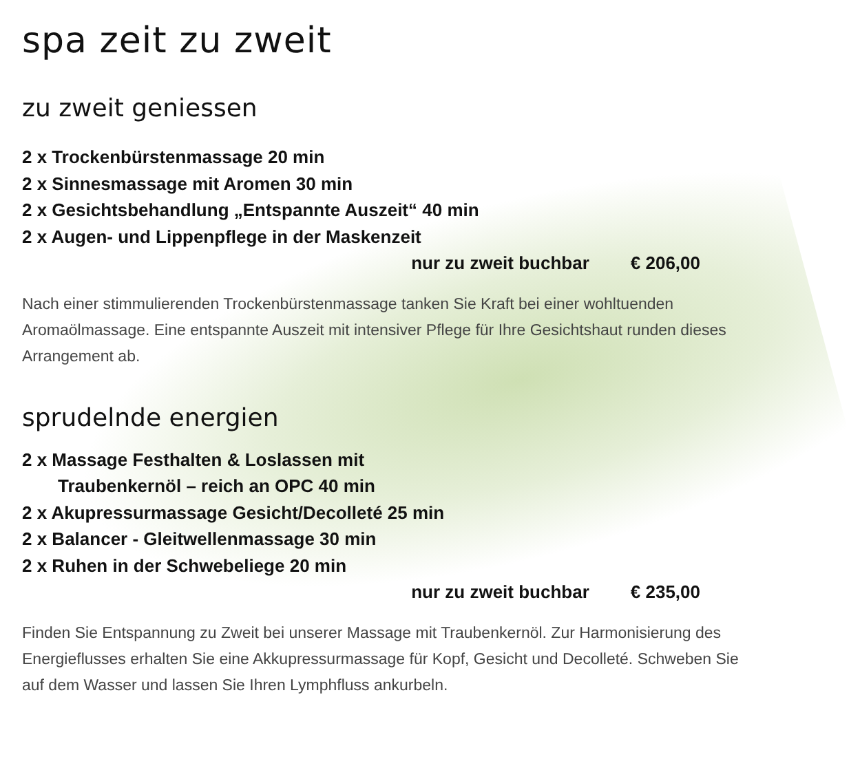spa zeit zu zweit
zu zweit geniessen
2 x Trockenbürstenmassage 20 min
2 x Sinnesmassage mit Aromen 30 min
2 x Gesichtsbehandlung „Entspannte Auszeit“ 40 min
2 x Augen- und Lippenpflege in der Maskenzeit
nur zu zweit buchbar € 206,00
Nach einer stimmulierenden Trockenbürstenmassage tanken Sie Kraft bei einer wohltuenden Aromaölmassage. Eine entspannte Auszeit mit intensiver Pflege für Ihre Gesichtshaut runden dieses Arrangement ab.
sprudelnde energien
2 x Massage Festhalten & Loslassen mit
Traubenkernöl – reich an OPC 40 min
2 x Akupressurmassage Gesicht/Decolleté 25 min
2 x Balancer - Gleitwellenmassage 30 min
2 x Ruhen in der Schwebeliege 20 min
nur zu zweit buchbar € 235,00
Finden Sie Entspannung zu Zweit bei unserer Massage mit Traubenkernöl. Zur Harmonisierung des Energieflusses erhalten Sie eine Akkupressurmassage für Kopf, Gesicht und Decolleté. Schweben Sie auf dem Wasser und lassen Sie Ihren Lymphfluss ankurbeln.